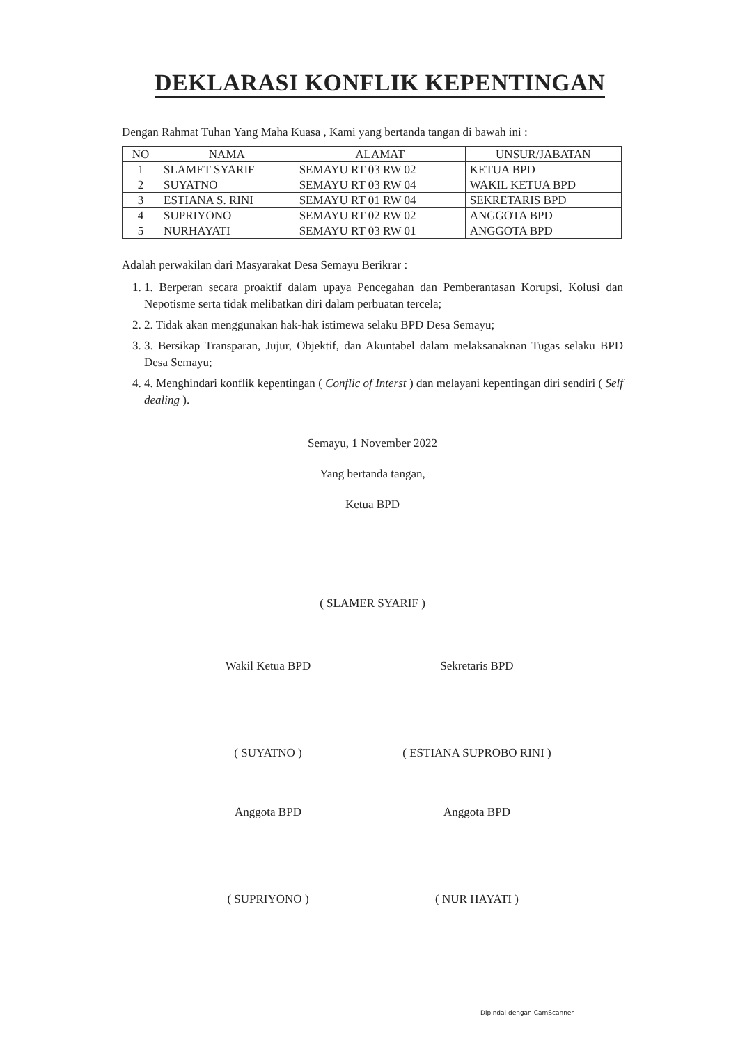DEKLARASI KONFLIK KEPENTINGAN
Dengan Rahmat Tuhan Yang Maha Kuasa , Kami yang bertanda tangan di bawah ini :
| NO | NAMA | ALAMAT | UNSUR/JABATAN |
| --- | --- | --- | --- |
| 1 | SLAMET SYARIF | SEMAYU RT 03 RW 02 | KETUA BPD |
| 2 | SUYATNO | SEMAYU RT 03 RW 04 | WAKIL KETUA BPD |
| 3 | ESTIANA S. RINI | SEMAYU RT 01 RW 04 | SEKRETARIS BPD |
| 4 | SUPRIYONO | SEMAYU RT 02 RW 02 | ANGGOTA BPD |
| 5 | NURHAYATI | SEMAYU RT 03 RW 01 | ANGGOTA BPD |
Adalah perwakilan dari Masyarakat Desa Semayu Berikrar :
1. 1. Berperan secara proaktif dalam upaya Pencegahan dan Pemberantasan Korupsi, Kolusi dan Nepotisme serta tidak melibatkan diri dalam perbuatan tercela;
2. 2. Tidak akan menggunakan hak-hak istimewa selaku BPD Desa Semayu;
3. 3. Bersikap Transparan, Jujur, Objektif, dan Akuntabel dalam melaksanaknan Tugas selaku BPD Desa Semayu;
4. 4. Menghindari konflik kepentingan ( Conflic of Interst ) dan melayani kepentingan diri sendiri ( Self dealing ).
Semayu, 1 November 2022
Yang bertanda tangan,
Ketua BPD
( SLAMER SYARIF )
Wakil Ketua BPD Sekretaris BPD
( SUYATNO ) ( ESTIANA SUPROBO RINI )
Anggota BPD Anggota BPD
( SUPRIYONO ) ( NUR HAYATI )
Dipindai dengan CamScanner